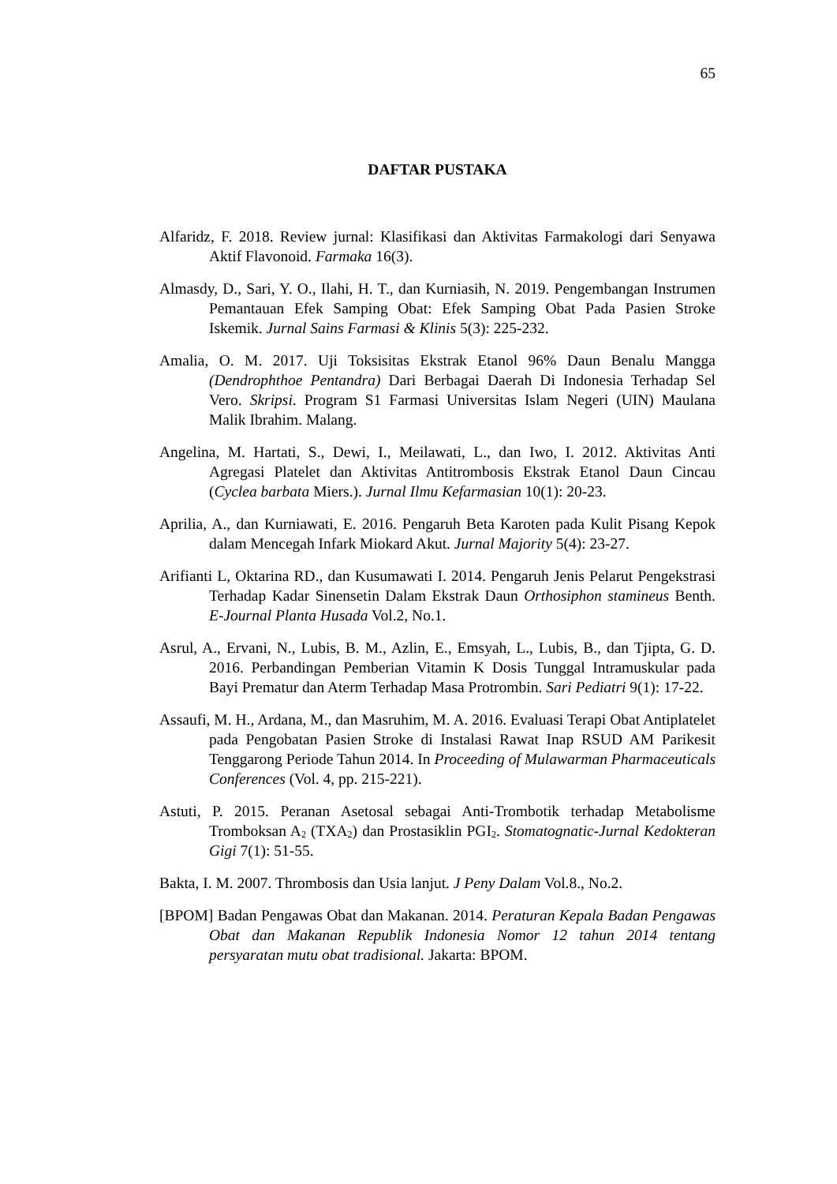65
DAFTAR PUSTAKA
Alfaridz, F. 2018. Review jurnal: Klasifikasi dan Aktivitas Farmakologi dari Senyawa Aktif Flavonoid. Farmaka 16(3).
Almasdy, D., Sari, Y. O., Ilahi, H. T., dan Kurniasih, N. 2019. Pengembangan Instrumen Pemantauan Efek Samping Obat: Efek Samping Obat Pada Pasien Stroke Iskemik. Jurnal Sains Farmasi & Klinis 5(3): 225-232.
Amalia, O. M. 2017. Uji Toksisitas Ekstrak Etanol 96% Daun Benalu Mangga (Dendrophthoe Pentandra) Dari Berbagai Daerah Di Indonesia Terhadap Sel Vero. Skripsi. Program S1 Farmasi Universitas Islam Negeri (UIN) Maulana Malik Ibrahim. Malang.
Angelina, M. Hartati, S., Dewi, I., Meilawati, L., dan Iwo, I. 2012. Aktivitas Anti Agregasi Platelet dan Aktivitas Antitrombosis Ekstrak Etanol Daun Cincau (Cyclea barbata Miers.). Jurnal Ilmu Kefarmasian 10(1): 20-23.
Aprilia, A., dan Kurniawati, E. 2016. Pengaruh Beta Karoten pada Kulit Pisang Kepok dalam Mencegah Infark Miokard Akut. Jurnal Majority 5(4): 23-27.
Arifianti L, Oktarina RD., dan Kusumawati I. 2014. Pengaruh Jenis Pelarut Pengekstrasi Terhadap Kadar Sinensetin Dalam Ekstrak Daun Orthosiphon stamineus Benth. E-Journal Planta Husada Vol.2, No.1.
Asrul, A., Ervani, N., Lubis, B. M., Azlin, E., Emsyah, L., Lubis, B., dan Tjipta, G. D. 2016. Perbandingan Pemberian Vitamin K Dosis Tunggal Intramuskular pada Bayi Prematur dan Aterm Terhadap Masa Protrombin. Sari Pediatri 9(1): 17-22.
Assaufi, M. H., Ardana, M., dan Masruhim, M. A. 2016. Evaluasi Terapi Obat Antiplatelet pada Pengobatan Pasien Stroke di Instalasi Rawat Inap RSUD AM Parikesit Tenggarong Periode Tahun 2014. In Proceeding of Mulawarman Pharmaceuticals Conferences (Vol. 4, pp. 215-221).
Astuti, P. 2015. Peranan Asetosal sebagai Anti-Trombotik terhadap Metabolisme Tromboksan A<sub>2</sub> (TXA<sub>2</sub>) dan Prostasiklin PGI<sub>2</sub>. Stomatognatic-Jurnal Kedokteran Gigi 7(1): 51-55.
Bakta, I. M. 2007. Thrombosis dan Usia lanjut. J Peny Dalam Vol.8., No.2.
[BPOM] Badan Pengawas Obat dan Makanan. 2014. Peraturan Kepala Badan Pengawas Obat dan Makanan Republik Indonesia Nomor 12 tahun 2014 tentang persyaratan mutu obat tradisional. Jakarta: BPOM.